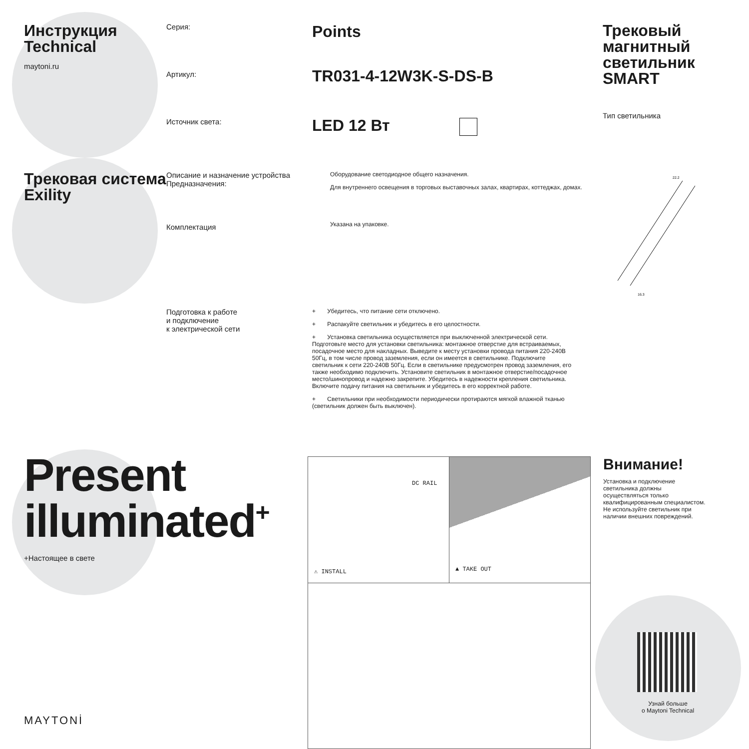Инструкция
Technical
maytoni.ru
Серия:
Артикул:
Источник света:
Points
TR031-4-12W3K-S-DS-B
LED 12 Вт
Трековый магнитный светильник SMART
Тип светильника
Трековая система Exility
Описание и назначение устройства
Предназначения:
Комплектация
Оборудование светодиодное общего назначения.
Для внутреннего освещения в торговых выставочных залах, квартирах, коттеджах, домах.
Указана на упаковке.
22.2
16.3
Подготовка к работе
и подключение
к электрической сети
+ Убедитесь, что питание сети отключено.
+ Распакуйте светильник и убедитесь в его целостности.
+ Установка светильника осуществляется при выключенной электрической сети. Подготовьте место для установки светильника: монтажное отверстие для встраиваемых, посадочное место для накладных. Выведите к месту установки провода питания 220-240В 50Гц, в том числе провод заземления, если он имеется в светильнике. Подключите светильник к сети 220-240В 50Гц. Если в светильнике предусмотрен провод заземления, его также необходимо подключить. Установите светильник в монтажное отверстие/посадочное место/шинопровод и надежно закрепите. Убедитесь в надежности крепления светильника. Включите подачу питания на светильник и убедитесь в его корректной работе.
+ Светильники при необходимости периодически протираются мягкой влажной тканью (светильник должен быть выключен).
Present
illuminated<sup>+</sup>
+Настоящее в свете
MAYTONİ
DC RAIL
⚠ INSTALL
▲ TAKE OUT
Внимание!
Установка и подключение светильника должны осуществляться только квалифицированным специалистом. Не используйте светильник при наличии внешних повреждений.
Узнай больше
о Maytoni Technical